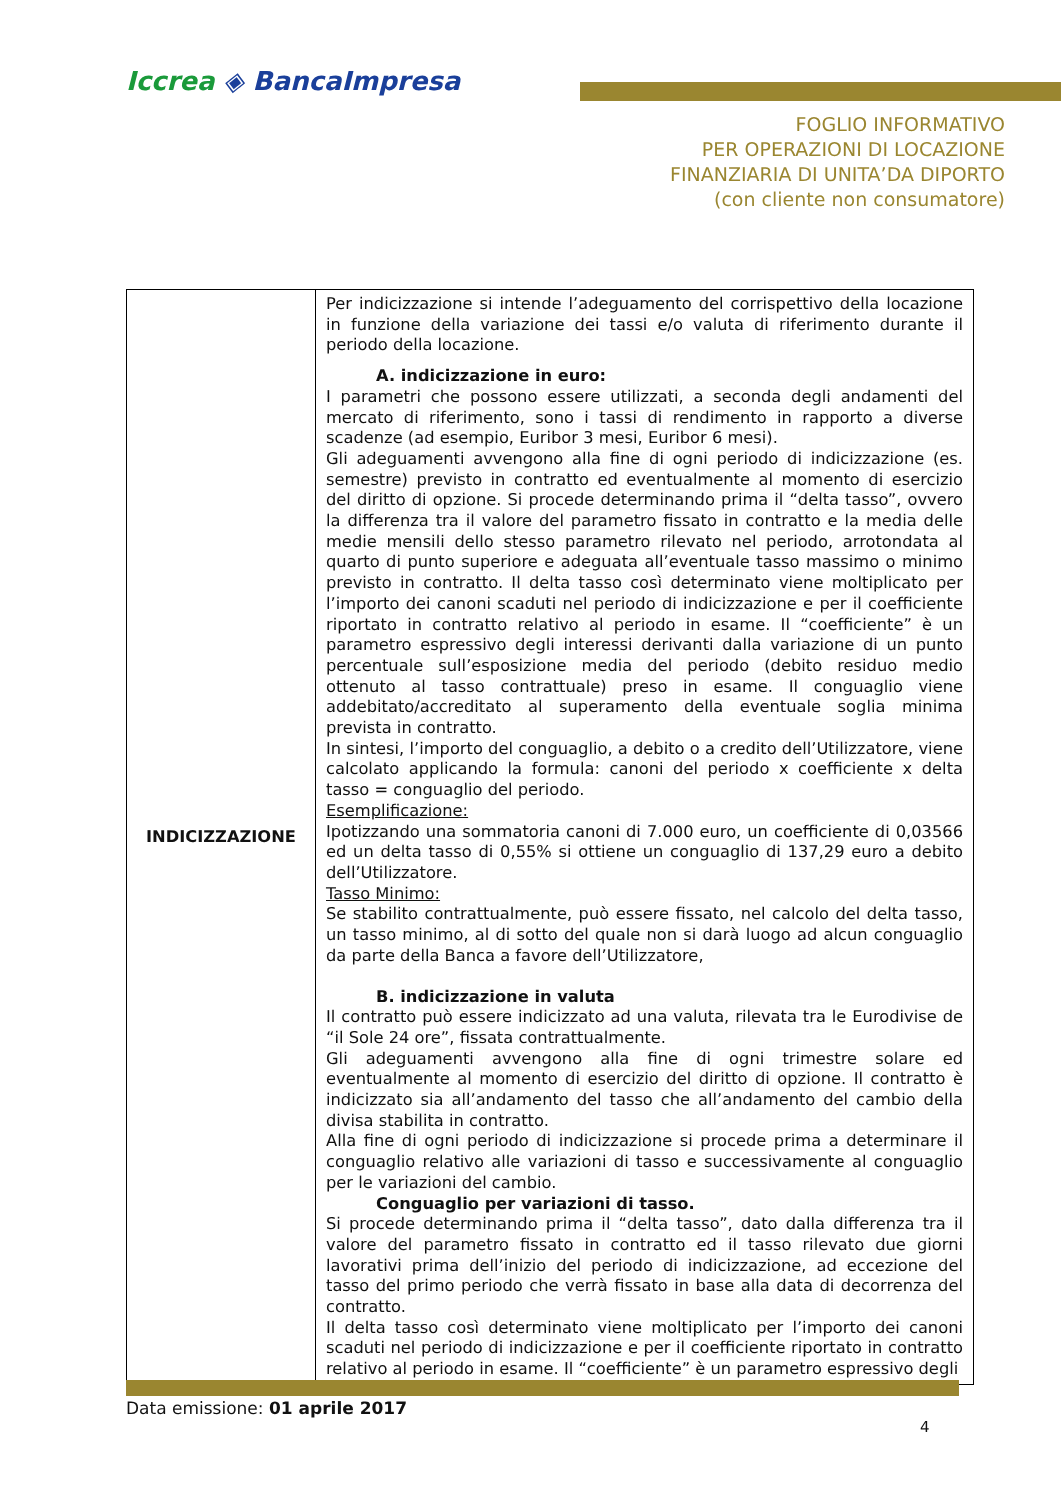Iccrea ◈ BancaImpresa
FOGLIO INFORMATIVO
PER OPERAZIONI DI LOCAZIONE
FINANZIARIA DI UNITA’DA DIPORTO
(con cliente non consumatore)
| INDICIZZAZIONE | Per indicizzazione si intende l’adeguamento del corrispettivo della locazione in funzione della variazione dei tassi e/o valuta di riferimento durante il periodo della locazione. A. indicizzazione in euro: I parametri che possono essere utilizzati, a seconda degli andamenti del mercato di riferimento, sono i tassi di rendimento in rapporto a diverse scadenze (ad esempio, Euribor 3 mesi, Euribor 6 mesi). Gli adeguamenti avvengono alla fine di ogni periodo di indicizzazione (es. semestre) previsto in contratto ed eventualmente al momento di esercizio del diritto di opzione. Si procede determinando prima il “delta tasso”, ovvero la differenza tra il valore del parametro fissato in contratto e la media delle medie mensili dello stesso parametro rilevato nel periodo, arrotondata al quarto di punto superiore e adeguata all’eventuale tasso massimo o minimo previsto in contratto. Il delta tasso così determinato viene moltiplicato per l’importo dei canoni scaduti nel periodo di indicizzazione e per il coefficiente riportato in contratto relativo al periodo in esame. Il “coefficiente” è un parametro espressivo degli interessi derivanti dalla variazione di un punto percentuale sull’esposizione media del periodo (debito residuo medio ottenuto al tasso contrattuale) preso in esame. Il conguaglio viene addebitato/accreditato al superamento della eventuale soglia minima prevista in contratto. In sintesi, l’importo del conguaglio, a debito o a credito dell’Utilizzatore, viene calcolato applicando la formula: canoni del periodo x coefficiente x delta tasso = conguaglio del periodo. Esemplificazione: Ipotizzando una sommatoria canoni di 7.000 euro, un coefficiente di 0,03566 ed un delta tasso di 0,55% si ottiene un conguaglio di 137,29 euro a debito dell’Utilizzatore. Tasso Minimo: Se stabilito contrattualmente, può essere fissato, nel calcolo del delta tasso, un tasso minimo, al di sotto del quale non si darà luogo ad alcun conguaglio da parte della Banca a favore dell’Utilizzatore, B. indicizzazione in valuta Il contratto può essere indicizzato ad una valuta, rilevata tra le Eurodivise de “il Sole 24 ore”, fissata contrattualmente. Gli adeguamenti avvengono alla fine di ogni trimestre solare ed eventualmente al momento di esercizio del diritto di opzione. Il contratto è indicizzato sia all’andamento del tasso che all’andamento del cambio della divisa stabilita in contratto. Alla fine di ogni periodo di indicizzazione si procede prima a determinare il conguaglio relativo alle variazioni di tasso e successivamente al conguaglio per le variazioni del cambio. Conguaglio per variazioni di tasso. Si procede determinando prima il “delta tasso”, dato dalla differenza tra il valore del parametro fissato in contratto ed il tasso rilevato due giorni lavorativi prima dell’inizio del periodo di indicizzazione, ad eccezione del tasso del primo periodo che verrà fissato in base alla data di decorrenza del contratto. Il delta tasso così determinato viene moltiplicato per l’importo dei canoni scaduti nel periodo di indicizzazione e per il coefficiente riportato in contratto relativo al periodo in esame. Il “coefficiente” è un parametro espressivo degli |
Data emissione: 01 aprile 2017
4